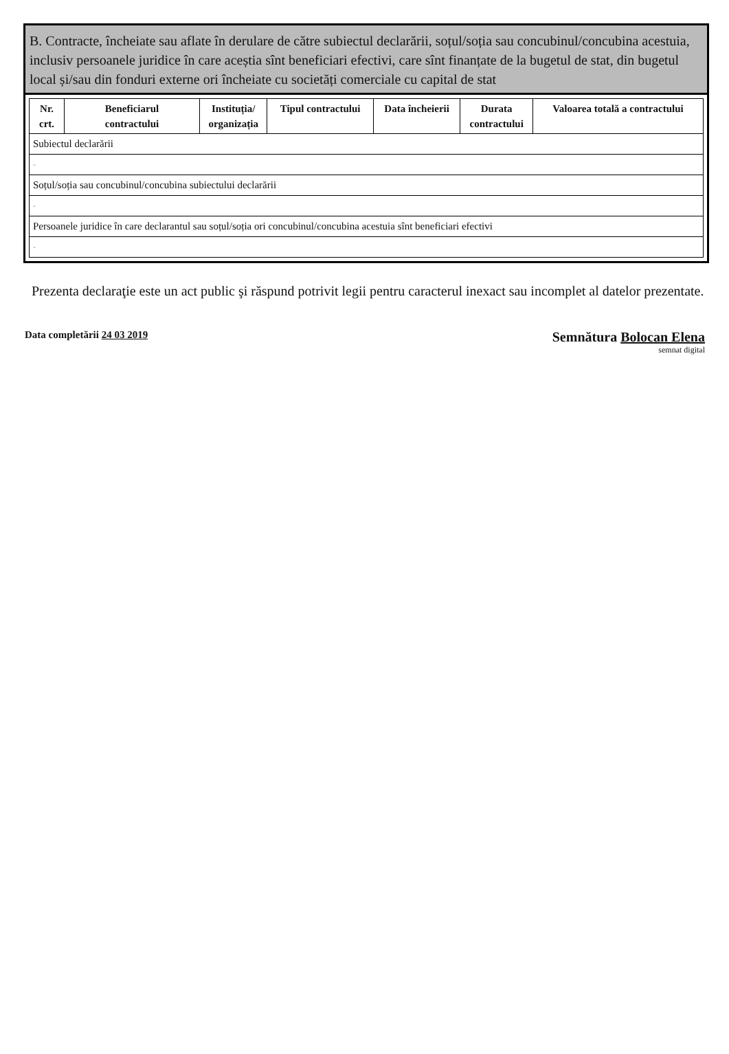B. Contracte, încheiate sau aflate în derulare de către subiectul declarării, soțul/soția sau concubinul/concubina acestuia, inclusiv persoanele juridice în care aceștia sînt beneficiari efectivi, care sînt finanțate de la bugetul de stat, din bugetul local și/sau din fonduri externe ori încheiate cu societăți comerciale cu capital de stat
| Nr. crt. | Beneficiarul contractului | Instituția/ organizația | Tipul contractului | Data încheierii | Durata contractului | Valoarea totală a contractului |
| --- | --- | --- | --- | --- | --- | --- |
| Subiectul declarării | | | | | | |
| - | | | | | | |
| Soțul/soția sau concubinul/concubina subiectului declarării | | | | | | |
| - | | | | | | |
| Persoanele juridice în care declarantul sau soțul/soția ori concubinul/concubina acestuia sînt beneficiari efectivi | | | | | | |
| - | | | | | | |
Prezenta declaraţie este un act public şi răspund potrivit legii pentru caracterul inexact sau incomplet al datelor prezentate.
Data completării 24 03 2019
Semnătura Bolocan Elena
semnat digital